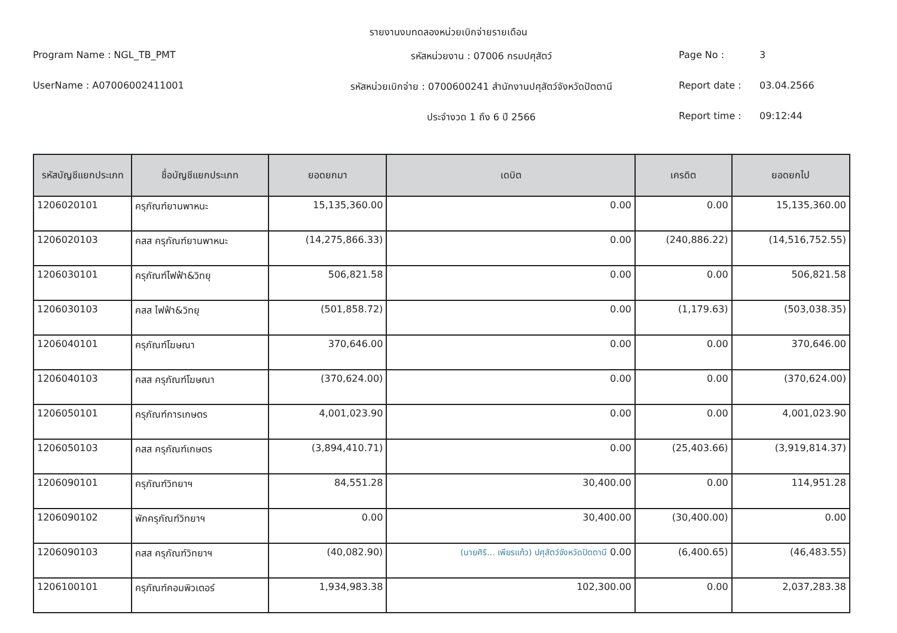รายงานงบทดลองหน่วยเบิกจ่ายรายเดือน
Program Name : NGL_TB_PMT รหัสหน่วยงาน : 07006 กรมปศุสัตว์
Page No : 3
UserName : A07006002411001 รหัสหน่วยเบิกจ่าย : 0700600241 สำนักงานปศุสัตว์จังหวัดปัตตานี
Report date : 03.04.2566
ประจำงวด 1 ถึง 6 ปี 2566 Report time : 09:12:44
| รหัสบัญชีแยกประเภท | ชื่อบัญชีแยกประเภท | ยอดยกมา | เดบิต | เครดิต | ยอดยกไป |
| --- | --- | --- | --- | --- | --- |
| 1206020101 | ครุภัณฑ์ยานพาหนะ | 15,135,360.00 | 0.00 | 0.00 | 15,135,360.00 |
| 1206020103 | คสส ครุภัณฑ์ยานพาหนะ | (14,275,866.33) | 0.00 | (240,886.22) | (14,516,752.55) |
| 1206030101 | ครุภัณฑ์ไฟฟ้า&วิทยุ | 506,821.58 | 0.00 | 0.00 | 506,821.58 |
| 1206030103 | คสส ไฟฟ้า&วิทยุ | (501,858.72) | 0.00 | (1,179.63) | (503,038.35) |
| 1206040101 | ครุภัณฑ์โฆษณา | 370,646.00 | 0.00 | 0.00 | 370,646.00 |
| 1206040103 | คสส ครุภัณฑ์โฆษณา | (370,624.00) | 0.00 | 0.00 | (370,624.00) |
| 1206050101 | ครุภัณฑ์การเกษตร | 4,001,023.90 | 0.00 | 0.00 | 4,001,023.90 |
| 1206050103 | คสส ครุภัณฑ์เกษตร | (3,894,410.71) | 0.00 | (25,403.66) | (3,919,814.37) |
| 1206090101 | ครุภัณฑ์วิทยาฯ | 84,551.28 | 30,400.00 | 0.00 | 114,951.28 |
| 1206090102 | พักครุภัณฑ์วิทยาฯ | 0.00 | 30,400.00 | (30,400.00) | 0.00 |
| 1206090103 | คสส ครุภัณฑ์วิทยาฯ | (40,082.90) | (นายศิริ... เพียรแก้ว) ปศุสัตว์จังหวัดปัตตานี 0.00 | (6,400.65) | (46,483.55) |
| 1206100101 | ครุภัณฑ์คอมพิวเตอร์ | 1,934,983.38 | 102,300.00 | 0.00 | 2,037,283.38 |